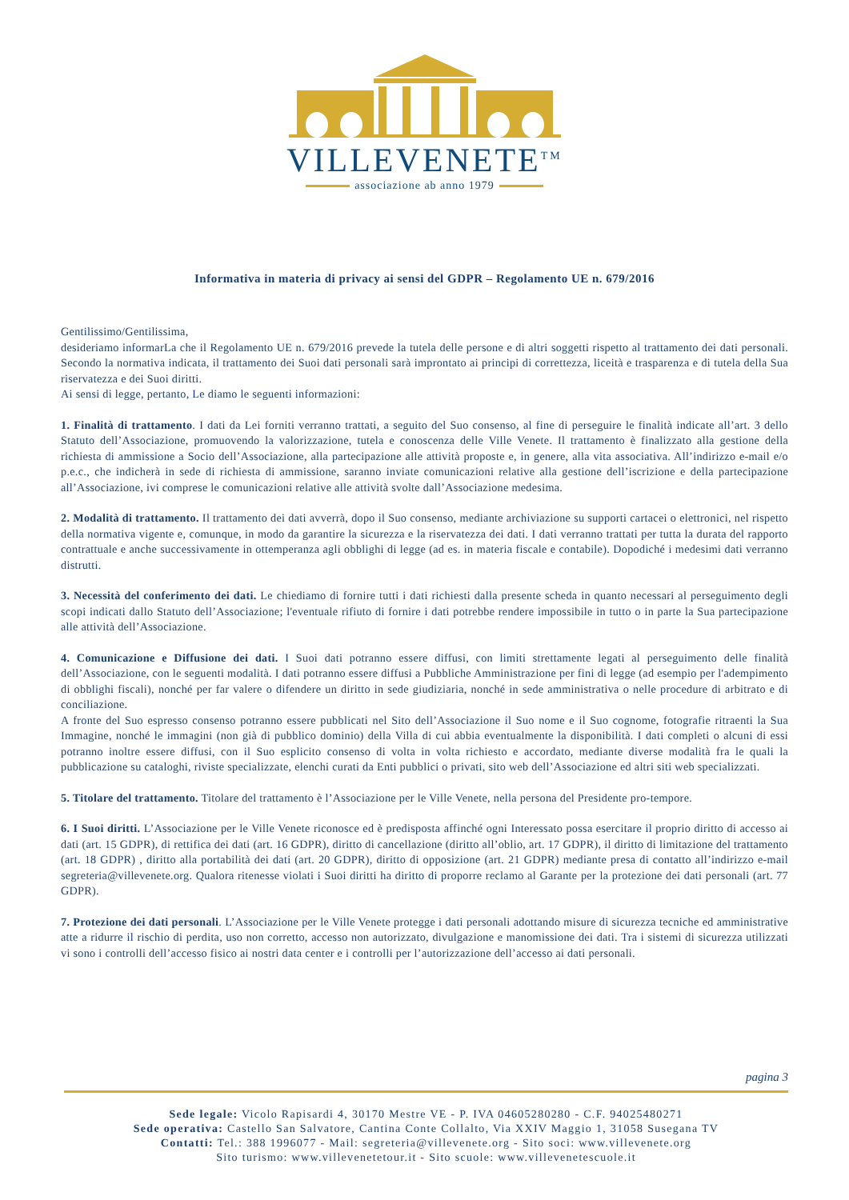VILLEVENETE<sup>TM</sup>
associazione ab anno 1979
Informativa in materia di privacy ai sensi del GDPR – Regolamento UE n. 679/2016
Gentilissimo/Gentilissima,
desideriamo informarLa che il Regolamento UE n. 679/2016 prevede la tutela delle persone e di altri soggetti rispetto al trattamento dei dati personali. Secondo la normativa indicata, il trattamento dei Suoi dati personali sarà improntato ai principi di correttezza, liceità e trasparenza e di tutela della Sua riservatezza e dei Suoi diritti.
Ai sensi di legge, pertanto, Le diamo le seguenti informazioni:
1. Finalità di trattamento. I dati da Lei forniti verranno trattati, a seguito del Suo consenso, al fine di perseguire le finalità indicate all’art. 3 dello Statuto dell’Associazione, promuovendo la valorizzazione, tutela e conoscenza delle Ville Venete. Il trattamento è finalizzato alla gestione della richiesta di ammissione a Socio dell’Associazione, alla partecipazione alle attività proposte e, in genere, alla vita associativa. All’indirizzo e-mail e/o p.e.c., che indicherà in sede di richiesta di ammissione, saranno inviate comunicazioni relative alla gestione dell’iscrizione e della partecipazione all’Associazione, ivi comprese le comunicazioni relative alle attività svolte dall’Associazione medesima.
2. Modalità di trattamento. Il trattamento dei dati avverrà, dopo il Suo consenso, mediante archiviazione su supporti cartacei o elettronici, nel rispetto della normativa vigente e, comunque, in modo da garantire la sicurezza e la riservatezza dei dati. I dati verranno trattati per tutta la durata del rapporto contrattuale e anche successivamente in ottemperanza agli obblighi di legge (ad es. in materia fiscale e contabile). Dopodiché i medesimi dati verranno distrutti.
3. Necessità del conferimento dei dati. Le chiediamo di fornire tutti i dati richiesti dalla presente scheda in quanto necessari al perseguimento degli scopi indicati dallo Statuto dell’Associazione; l'eventuale rifiuto di fornire i dati potrebbe rendere impossibile in tutto o in parte la Sua partecipazione alle attività dell’Associazione.
4. Comunicazione e Diffusione dei dati. I Suoi dati potranno essere diffusi, con limiti strettamente legati al perseguimento delle finalità dell’Associazione, con le seguenti modalità. I dati potranno essere diffusi a Pubbliche Amministrazione per fini di legge (ad esempio per l'adempimento di obblighi fiscali), nonché per far valere o difendere un diritto in sede giudiziaria, nonché in sede amministrativa o nelle procedure di arbitrato e di conciliazione.
A fronte del Suo espresso consenso potranno essere pubblicati nel Sito dell’Associazione il Suo nome e il Suo cognome, fotografie ritraenti la Sua Immagine, nonché le immagini (non già di pubblico dominio) della Villa di cui abbia eventualmente la disponibilità. I dati completi o alcuni di essi potranno inoltre essere diffusi, con il Suo esplicito consenso di volta in volta richiesto e accordato, mediante diverse modalità fra le quali la pubblicazione su cataloghi, riviste specializzate, elenchi curati da Enti pubblici o privati, sito web dell’Associazione ed altri siti web specializzati.
5. Titolare del trattamento. Titolare del trattamento è l’Associazione per le Ville Venete, nella persona del Presidente pro-tempore.
6. I Suoi diritti. L’Associazione per le Ville Venete riconosce ed è predisposta affinché ogni Interessato possa esercitare il proprio diritto di accesso ai dati (art. 15 GDPR), di rettifica dei dati (art. 16 GDPR), diritto di cancellazione (diritto all’oblio, art. 17 GDPR), il diritto di limitazione del trattamento (art. 18 GDPR) , diritto alla portabilità dei dati (art. 20 GDPR), diritto di opposizione (art. 21 GDPR) mediante presa di contatto all’indirizzo e-mail segreteria@villevenete.org. Qualora ritenesse violati i Suoi diritti ha diritto di proporre reclamo al Garante per la protezione dei dati personali (art. 77 GDPR).
7. Protezione dei dati personali. L’Associazione per le Ville Venete protegge i dati personali adottando misure di sicurezza tecniche ed amministrative atte a ridurre il rischio di perdita, uso non corretto, accesso non autorizzato, divulgazione e manomissione dei dati. Tra i sistemi di sicurezza utilizzati vi sono i controlli dell’accesso fisico ai nostri data center e i controlli per l’autorizzazione dell’accesso ai dati personali.
pagina 3
Sede legale: Vicolo Rapisardi 4, 30170 Mestre VE - P. IVA 04605280280 - C.F. 94025480271
Sede operativa: Castello San Salvatore, Cantina Conte Collalto, Via XXIV Maggio 1, 31058 Susegana TV
Contatti: Tel.: 388 1996077 - Mail: segreteria@villevenete.org - Sito soci: www.villevenete.org
Sito turismo: www.villevenetetour.it - Sito scuole: www.villevenetescuole.it